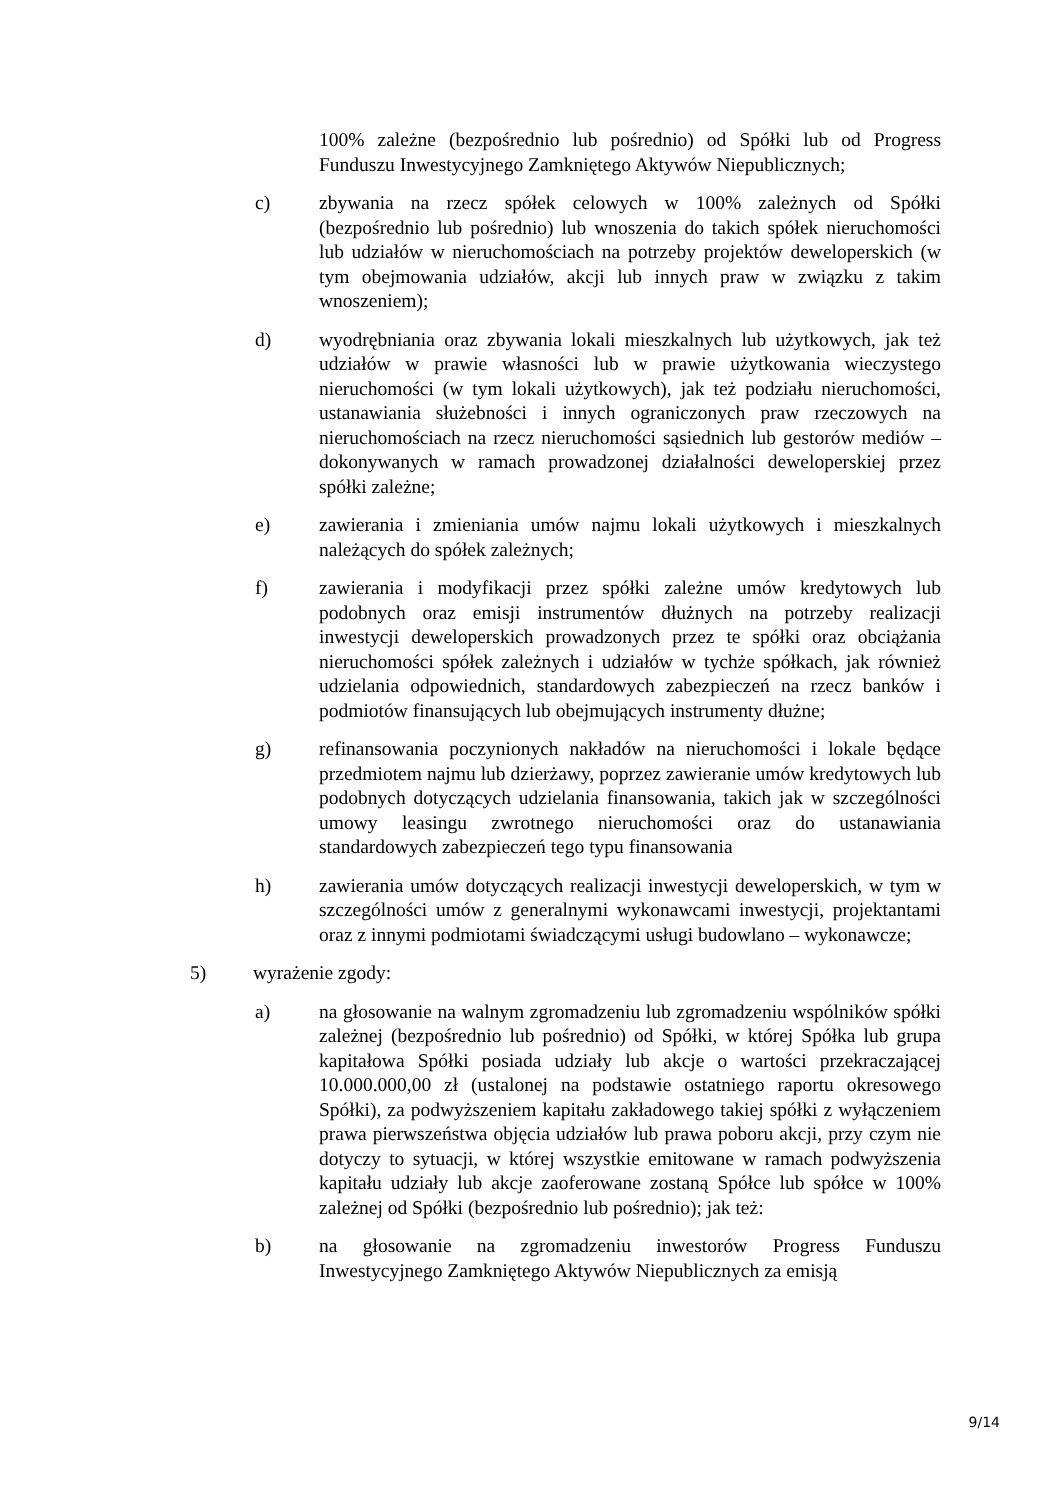100% zależne (bezpośrednio lub pośrednio) od Spółki lub od Progress Funduszu Inwestycyjnego Zamkniętego Aktywów Niepublicznych;
c) zbywania na rzecz spółek celowych w 100% zależnych od Spółki (bezpośrednio lub pośrednio) lub wnoszenia do takich spółek nieruchomości lub udziałów w nieruchomościach na potrzeby projektów deweloperskich (w tym obejmowania udziałów, akcji lub innych praw w związku z takim wnoszeniem);
d) wyodrębniania oraz zbywania lokali mieszkalnych lub użytkowych, jak też udziałów w prawie własności lub w prawie użytkowania wieczystego nieruchomości (w tym lokali użytkowych), jak też podziału nieruchomości, ustanawiania służebności i innych ograniczonych praw rzeczowych na nieruchomościach na rzecz nieruchomości sąsiednich lub gestorów mediów – dokonywanych w ramach prowadzonej działalności deweloperskiej przez spółki zależne;
e) zawierania i zmieniania umów najmu lokali użytkowych i mieszkalnych należących do spółek zależnych;
f) zawierania i modyfikacji przez spółki zależne umów kredytowych lub podobnych oraz emisji instrumentów dłużnych na potrzeby realizacji inwestycji deweloperskich prowadzonych przez te spółki oraz obciążania nieruchomości spółek zależnych i udziałów w tychże spółkach, jak również udzielania odpowiednich, standardowych zabezpieczeń na rzecz banków i podmiotów finansujących lub obejmujących instrumenty dłużne;
g) refinansowania poczynionych nakładów na nieruchomości i lokale będące przedmiotem najmu lub dzierżawy, poprzez zawieranie umów kredytowych lub podobnych dotyczących udzielania finansowania, takich jak w szczególności umowy leasingu zwrotnego nieruchomości oraz do ustanawiania standardowych zabezpieczeń tego typu finansowania
h) zawierania umów dotyczących realizacji inwestycji deweloperskich, w tym w szczególności umów z generalnymi wykonawcami inwestycji, projektantami oraz z innymi podmiotami świadczącymi usługi budowlano – wykonawcze;
5) wyrażenie zgody:
a) na głosowanie na walnym zgromadzeniu lub zgromadzeniu wspólników spółki zależnej (bezpośrednio lub pośrednio) od Spółki, w której Spółka lub grupa kapitałowa Spółki posiada udziały lub akcje o wartości przekraczającej 10.000.000,00 zł (ustalonej na podstawie ostatniego raportu okresowego Spółki), za podwyższeniem kapitału zakładowego takiej spółki z wyłączeniem prawa pierwszeństwa objęcia udziałów lub prawa poboru akcji, przy czym nie dotyczy to sytuacji, w której wszystkie emitowane w ramach podwyższenia kapitału udziały lub akcje zaoferowane zostaną Spółce lub spółce w 100% zależnej od Spółki (bezpośrednio lub pośrednio); jak też:
b) na głosowanie na zgromadzeniu inwestorów Progress Funduszu Inwestycyjnego Zamkniętego Aktywów Niepublicznych za emisją
9/14